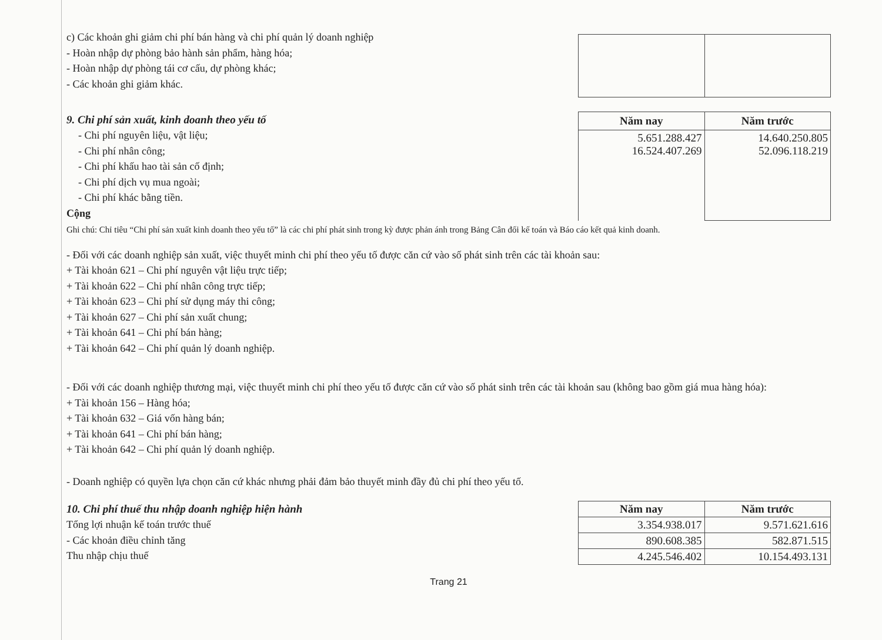c) Các khoản ghi giảm chi phí bán hàng và chi phí quản lý doanh nghiệp
- Hoàn nhập dự phòng bảo hành sản phẩm, hàng hóa;
- Hoàn nhập dự phòng tái cơ cấu, dự phòng khác;
- Các khoản ghi giảm khác.
9. Chi phí sản xuất, kinh doanh theo yếu tố
- Chi phí nguyên liệu, vật liệu;
- Chi phí nhân công;
- Chi phí khấu hao tài sản cố định;
- Chi phí dịch vụ mua ngoài;
- Chi phí khác bằng tiền.
Cộng
| Năm nay | Năm trước |
| --- | --- |
| 5.651.288.427 16.524.407.269 | 14.640.250.805 52.096.118.219 |
Ghi chú: Chỉ tiêu “Chi phí sản xuất kinh doanh theo yếu tố” là các chi phí phát sinh trong kỳ được phản ánh trong Bảng Cân đối kế toán và Báo cáo kết quả kinh doanh.
- Đối với các doanh nghiệp sản xuất, việc thuyết minh chi phí theo yếu tố được căn cứ vào số phát sinh trên các tài khoản sau:
+ Tài khoản 621 – Chi phí nguyên vật liệu trực tiếp;
+ Tài khoản 622 – Chi phí nhân công trực tiếp;
+ Tài khoản 623 – Chi phí sử dụng máy thi công;
+ Tài khoản 627 – Chi phí sản xuất chung;
+ Tài khoản 641 – Chi phí bán hàng;
+ Tài khoản 642 – Chi phí quản lý doanh nghiệp.
- Đối với các doanh nghiệp thương mại, việc thuyết minh chi phí theo yếu tố được căn cứ vào số phát sinh trên các tài khoản sau (không bao gồm giá mua hàng hóa):
+ Tài khoản 156 – Hàng hóa;
+ Tài khoản 632 – Giá vốn hàng bán;
+ Tài khoản 641 – Chi phí bán hàng;
+ Tài khoản 642 – Chi phí quản lý doanh nghiệp.
- Doanh nghiệp có quyền lựa chọn căn cứ khác nhưng phải đảm bảo thuyết minh đầy đủ chi phí theo yếu tố.
10. Chi phí thuế thu nhập doanh nghiệp hiện hành
Tổng lợi nhuận kế toán trước thuế
- Các khoản điều chỉnh tăng
Thu nhập chịu thuế
| Năm nay | Năm trước |
| --- | --- |
| 3.354.938.017 | 9.571.621.616 |
| 890.608.385 | 582.871.515 |
| 4.245.546.402 | 10.154.493.131 |
Trang 21